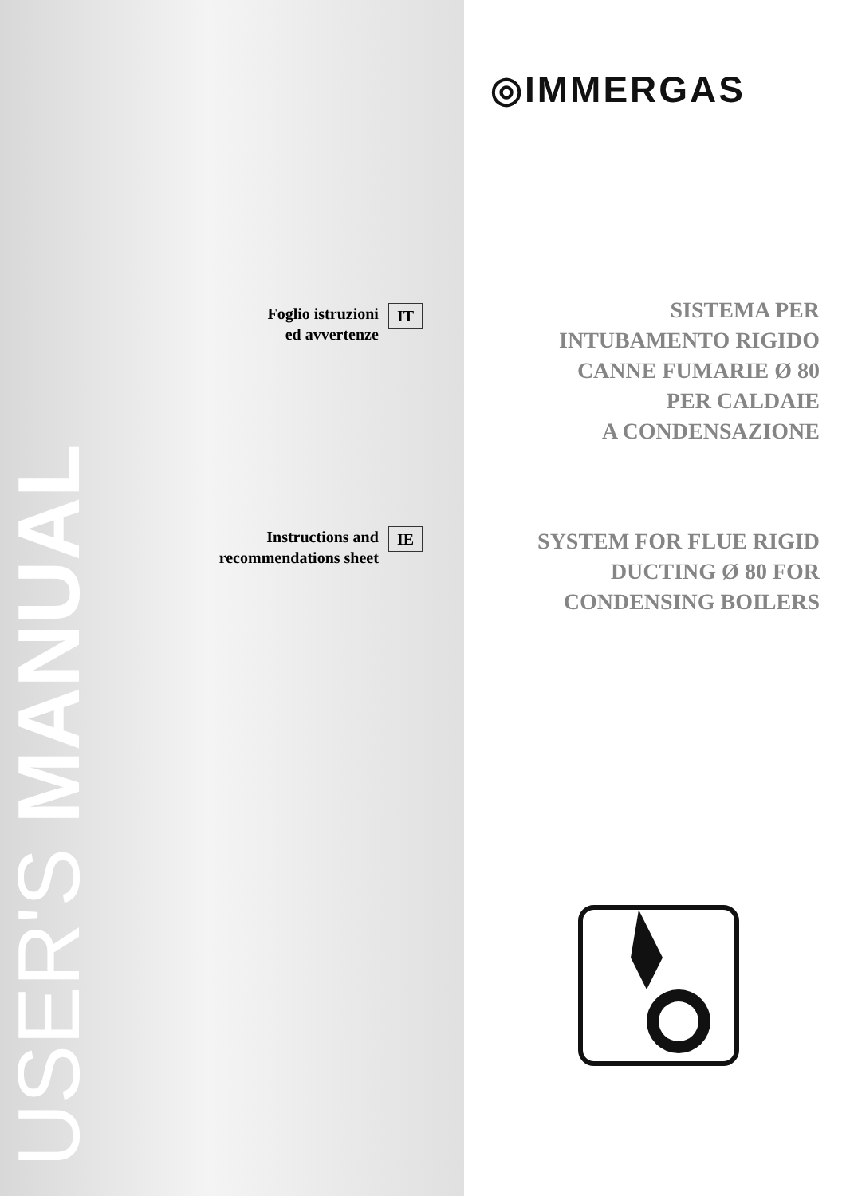USER'S MANUAL
Foglio istruzioni
ed avvertenze
IT
Instructions and
recommendations sheet
IE
◎IMMERGAS
SISTEMA PER
INTUBAMENTO RIGIDO
CANNE FUMARIE Ø 80
PER CALDAIE
A CONDENSAZIONE
SYSTEM FOR FLUE RIGID
DUCTING Ø 80 FOR
CONDENSING BOILERS